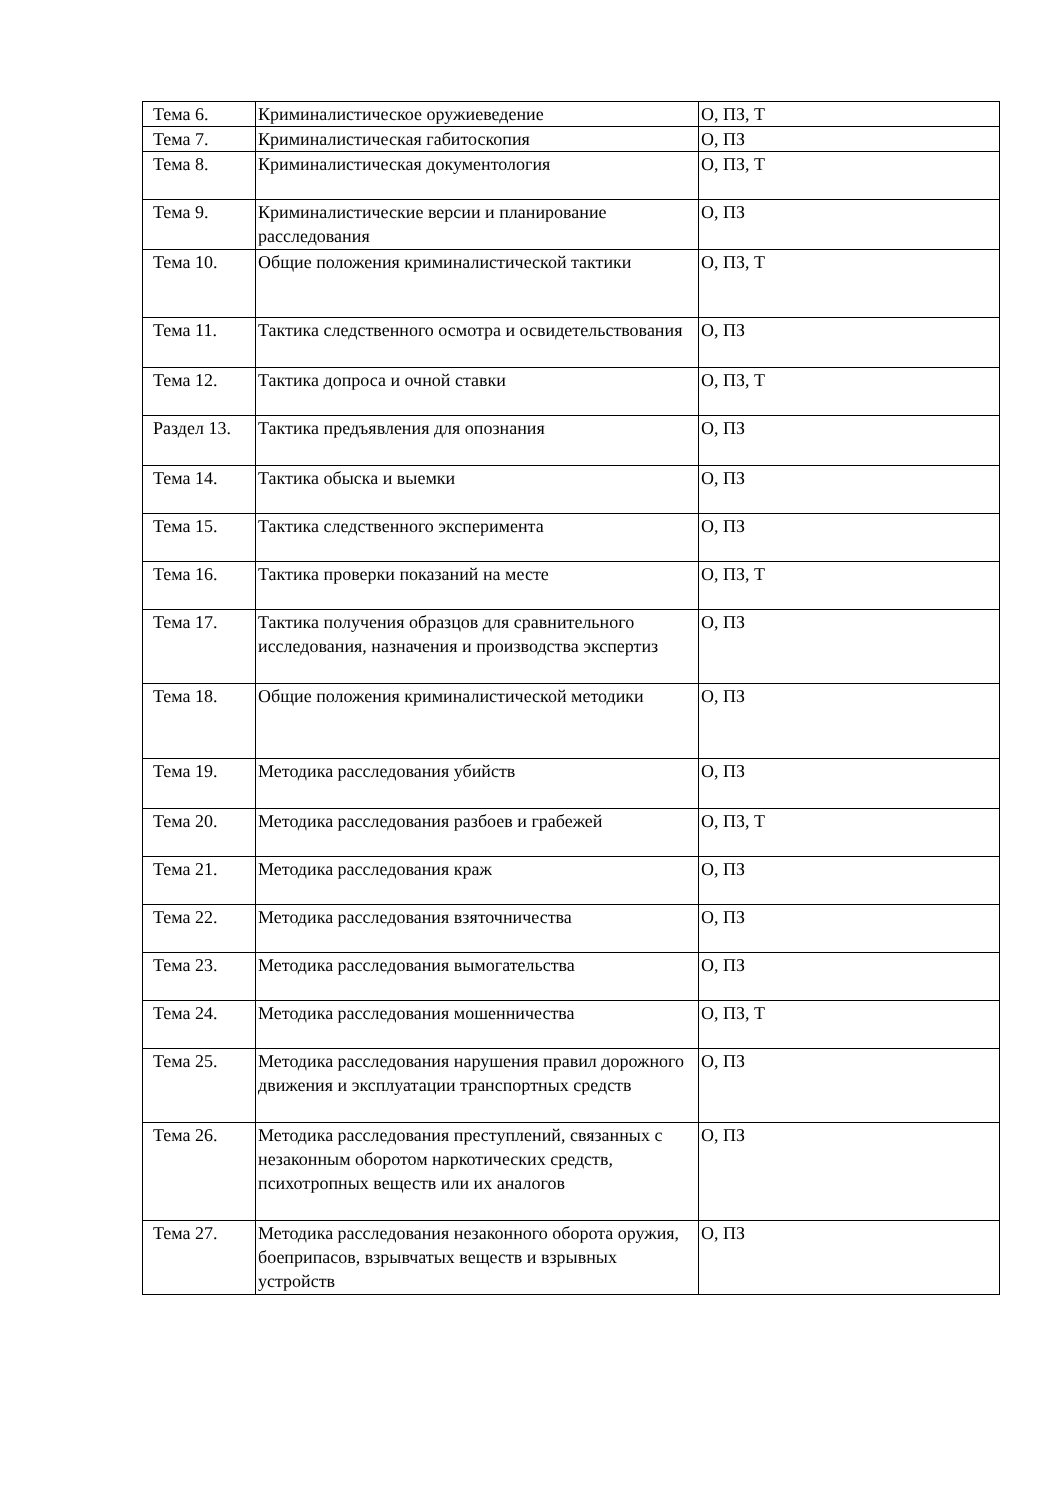| Тема 6. | Криминалистическое оружиеведение | О, ПЗ, Т |
| Тема 7. | Криминалистическая габитоскопия | О, ПЗ |
| Тема 8. | Криминалистическая документология | О, ПЗ, Т |
| Тема 9. | Криминалистические версии и планирование расследования | О, ПЗ |
| Тема 10. | Общие положения криминалистической тактики | О, ПЗ, Т |
| Тема 11. | Тактика следственного осмотра и освидетельствования | О, ПЗ |
| Тема 12. | Тактика допроса и очной ставки | О, ПЗ, Т |
| Раздел 13. | Тактика предъявления для опознания | О, ПЗ |
| Тема 14. | Тактика обыска и выемки | О, ПЗ |
| Тема 15. | Тактика следственного эксперимента | О, ПЗ |
| Тема 16. | Тактика проверки показаний на месте | О, ПЗ, Т |
| Тема 17. | Тактика получения образцов для сравнительного исследования, назначения и производства экспертиз | О, ПЗ |
| Тема 18. | Общие положения криминалистической методики | О, ПЗ |
| Тема 19. | Методика расследования убийств | О, ПЗ |
| Тема 20. | Методика расследования разбоев и грабежей | О, ПЗ, Т |
| Тема 21. | Методика расследования краж | О, ПЗ |
| Тема 22. | Методика расследования взяточничества | О, ПЗ |
| Тема 23. | Методика расследования вымогательства | О, ПЗ |
| Тема 24. | Методика расследования мошенничества | О, ПЗ, Т |
| Тема 25. | Методика расследования нарушения правил дорожного движения и эксплуатации транспортных средств | О, ПЗ |
| Тема 26. | Методика расследования преступлений, связанных с незаконным оборотом наркотических средств, психотропных веществ или их аналогов | О, ПЗ |
| Тема 27. | Методика расследования незаконного оборота оружия, боеприпасов, взрывчатых веществ и взрывных устройств | О, ПЗ |